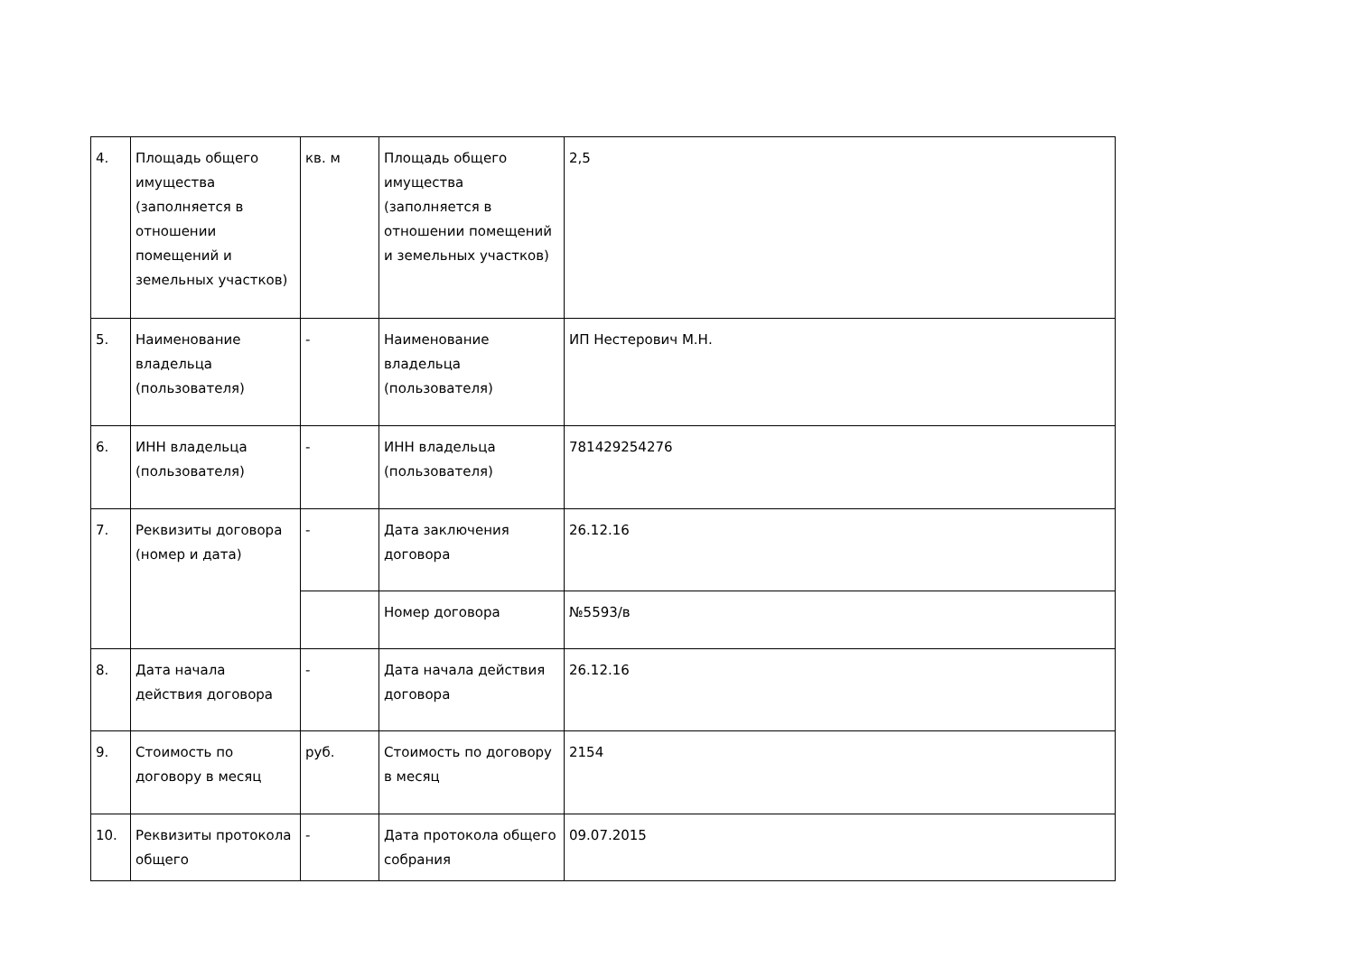| 4. | Площадь общего имущества (заполняется в отношении помещений и земельных участков) | кв. м | Площадь общего имущества (заполняется в отношении помещений и земельных участков) | 2,5 |
| 5. | Наименование владельца (пользователя) | - | Наименование владельца (пользователя) | ИП Нестерович М.Н. |
| 6. | ИНН владельца (пользователя) | - | ИНН владельца (пользователя) | 781429254276 |
| 7. | Реквизиты договора (номер и дата) | - | Дата заключения договора | 26.12.16 |
| | | | Номер договора | №5593/в |
| 8. | Дата начала действия договора | - | Дата начала действия договора | 26.12.16 |
| 9. | Стоимость по договору в месяц | руб. | Стоимость по договору в месяц | 2154 |
| 10. | Реквизиты протокола общего | - | Дата протокола общего собрания | 09.07.2015 |